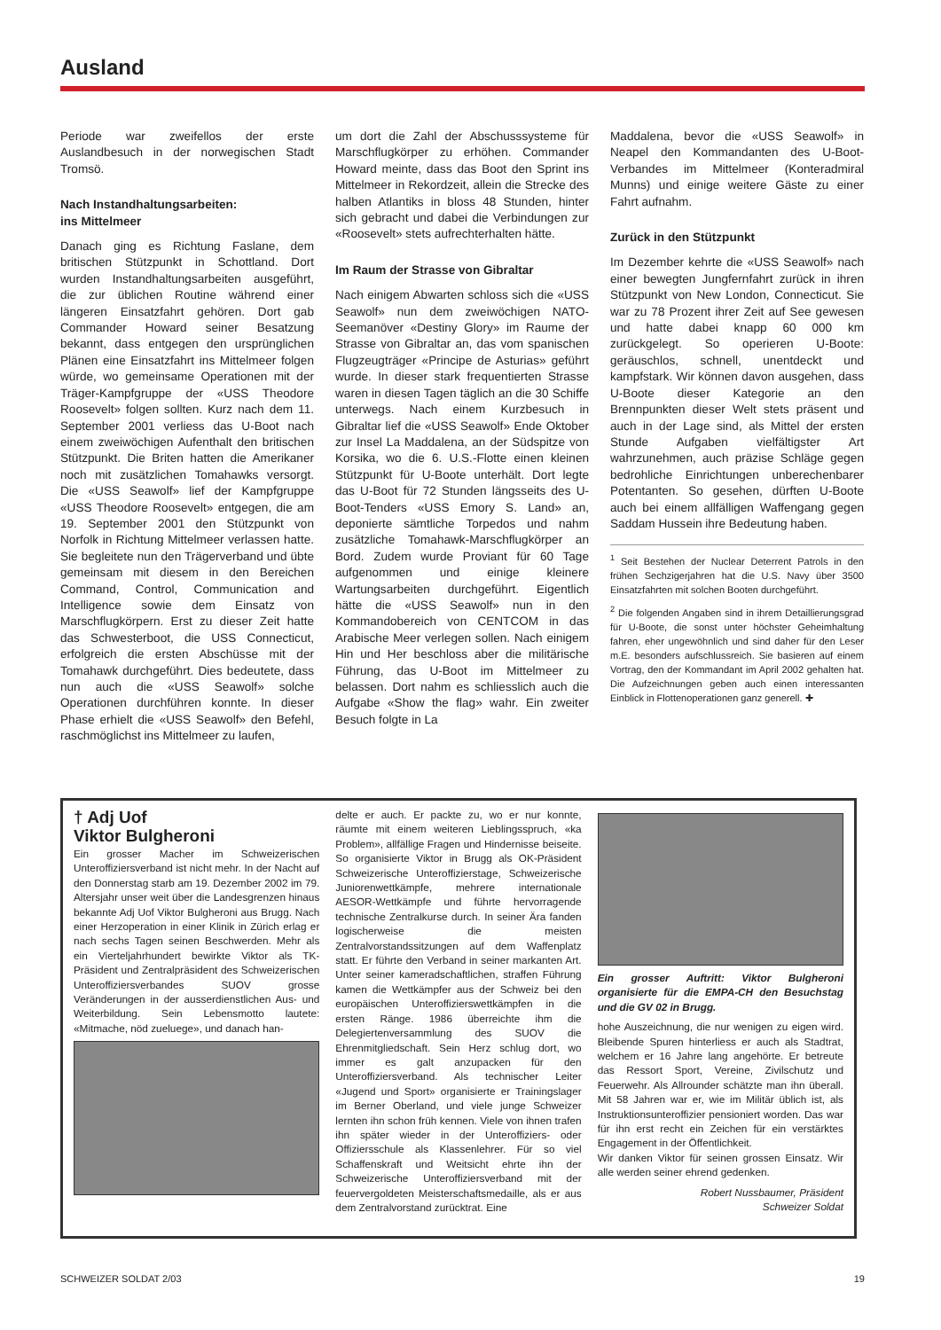Ausland
Periode war zweifellos der erste Auslandbesuch in der norwegischen Stadt Tromsö.
Nach Instandhaltungsarbeiten:
ins Mittelmeer
Danach ging es Richtung Faslane, dem britischen Stützpunkt in Schottland. Dort wurden Instandhaltungsarbeiten ausgeführt, die zur üblichen Routine während einer längeren Einsatzfahrt gehören. Dort gab Commander Howard seiner Besatzung bekannt, dass entgegen den ursprünglichen Plänen eine Einsatzfahrt ins Mittelmeer folgen würde, wo gemeinsame Operationen mit der Träger-Kampfgruppe der «USS Theodore Roosevelt» folgen sollten. Kurz nach dem 11. September 2001 verliess das U-Boot nach einem zweiwöchigen Aufenthalt den britischen Stützpunkt. Die Briten hatten die Amerikaner noch mit zusätzlichen Tomahawks versorgt. Die «USS Seawolf» lief der Kampfgruppe «USS Theodore Roosevelt» entgegen, die am 19. September 2001 den Stützpunkt von Norfolk in Richtung Mittelmeer verlassen hatte. Sie begleitete nun den Trägerverband und übte gemeinsam mit diesem in den Bereichen Command, Control, Communication and Intelligence sowie dem Einsatz von Marschflugkörpern. Erst zu dieser Zeit hatte das Schwesterboot, die USS Connecticut, erfolgreich die ersten Abschüsse mit der Tomahawk durchgeführt. Dies bedeutete, dass nun auch die «USS Seawolf» solche Operationen durchführen konnte. In dieser Phase erhielt die «USS Seawolf» den Befehl, raschmöglichst ins Mittelmeer zu laufen,
um dort die Zahl der Abschusssysteme für Marschflugkörper zu erhöhen. Commander Howard meinte, dass das Boot den Sprint ins Mittelmeer in Rekordzeit, allein die Strecke des halben Atlantiks in bloss 48 Stunden, hinter sich gebracht und dabei die Verbindungen zur «Roosevelt» stets aufrechterhalten hätte.
Im Raum der Strasse von Gibraltar
Nach einigem Abwarten schloss sich die «USS Seawolf» nun dem zweiwöchigen NATO-Seemanöver «Destiny Glory» im Raume der Strasse von Gibraltar an, das vom spanischen Flugzeugträger «Principe de Asturias» geführt wurde. In dieser stark frequentierten Strasse waren in diesen Tagen täglich an die 30 Schiffe unterwegs. Nach einem Kurzbesuch in Gibraltar lief die «USS Seawolf» Ende Oktober zur Insel La Maddalena, an der Südspitze von Korsika, wo die 6. U.S.-Flotte einen kleinen Stützpunkt für U-Boote unterhält. Dort legte das U-Boot für 72 Stunden längsseits des U-Boot-Tenders «USS Emory S. Land» an, deponierte sämtliche Torpedos und nahm zusätzliche Tomahawk-Marschflugkörper an Bord. Zudem wurde Proviant für 60 Tage aufgenommen und einige kleinere Wartungsarbeiten durchgeführt. Eigentlich hätte die «USS Seawolf» nun in den Kommandobereich von CENTCOM in das Arabische Meer verlegen sollen. Nach einigem Hin und Her beschloss aber die militärische Führung, das U-Boot im Mittelmeer zu belassen. Dort nahm es schliesslich auch die Aufgabe «Show the flag» wahr. Ein zweiter Besuch folgte in La
Maddalena, bevor die «USS Seawolf» in Neapel den Kommandanten des U-Boot-Verbandes im Mittelmeer (Konteradmiral Munns) und einige weitere Gäste zu einer Fahrt aufnahm.
Zurück in den Stützpunkt
Im Dezember kehrte die «USS Seawolf» nach einer bewegten Jungfernfahrt zurück in ihren Stützpunkt von New London, Connecticut. Sie war zu 78 Prozent ihrer Zeit auf See gewesen und hatte dabei knapp 60 000 km zurückgelegt. So operieren U-Boote: geräuschlos, schnell, unentdeckt und kampfstark. Wir können davon ausgehen, dass U-Boote dieser Kategorie an den Brennpunkten dieser Welt stets präsent und auch in der Lage sind, als Mittel der ersten Stunde Aufgaben vielfältigster Art wahrzunehmen, auch präzise Schläge gegen bedrohliche Einrichtungen unberechenbarer Potentanten. So gesehen, dürften U-Boote auch bei einem allfälligen Waffengang gegen Saddam Hussein ihre Bedeutung haben.
<sup>1</sup> Seit Bestehen der Nuclear Deterrent Patrols in den frühen Sechzigerjahren hat die U.S. Navy über 3500 Einsatzfahrten mit solchen Booten durchgeführt.
<sup>2</sup> Die folgenden Angaben sind in ihrem Detaillierungsgrad für U-Boote, die sonst unter höchster Geheimhaltung fahren, eher ungewöhnlich und sind daher für den Leser m.E. besonders aufschlussreich. Sie basieren auf einem Vortrag, den der Kommandant im April 2002 gehalten hat. Die Aufzeichnungen geben auch einen interessanten Einblick in Flottenoperationen ganz generell. ✚
† Adj Uof
Viktor Bulgheroni
Ein grosser Macher im Schweizerischen Unteroffiziersverband ist nicht mehr. In der Nacht auf den Donnerstag starb am 19. Dezember 2002 im 79. Altersjahr unser weit über die Landesgrenzen hinaus bekannte Adj Uof Viktor Bulgheroni aus Brugg. Nach einer Herzoperation in einer Klinik in Zürich erlag er nach sechs Tagen seinen Beschwerden. Mehr als ein Vierteljahrhundert bewirkte Viktor als TK-Präsident und Zentralpräsident des Schweizerischen Unteroffiziersverbandes SUOV grosse Veränderungen in der ausserdienstlichen Aus- und Weiterbildung. Sein Lebensmotto lautete: «Mitmache, nöd zueluege», und danach han-
delte er auch. Er packte zu, wo er nur konnte, räumte mit einem weiteren Lieblingsspruch, «ka Problem», allfällige Fragen und Hindernisse beiseite. So organisierte Viktor in Brugg als OK-Präsident Schweizerische Unteroffizierstage, Schweizerische Juniorenwettkämpfe, mehrere internationale AESOR-Wettkämpfe und führte hervorragende technische Zentralkurse durch. In seiner Ära fanden logischerweise die meisten Zentralvorstandssitzungen auf dem Waffenplatz statt. Er führte den Verband in seiner markanten Art. Unter seiner kameradschaftlichen, straffen Führung kamen die Wettkämpfer aus der Schweiz bei den europäischen Unteroffizierswettkämpfen in die ersten Ränge. 1986 überreichte ihm die Delegiertenversammlung des SUOV die Ehrenmitgliedschaft. Sein Herz schlug dort, wo immer es galt anzupacken für den Unteroffiziersverband. Als technischer Leiter «Jugend und Sport» organisierte er Trainingslager im Berner Oberland, und viele junge Schweizer lernten ihn schon früh kennen. Viele von ihnen trafen ihn später wieder in der Unteroffiziers- oder Offiziersschule als Klassenlehrer. Für so viel Schaffenskraft und Weitsicht ehrte ihn der Schweizerische Unteroffiziersverband mit der feuervergoldeten Meisterschaftsmedaille, als er aus dem Zentralvorstand zurücktrat. Eine
Ein grosser Auftritt: Viktor Bulgheroni organisierte für die EMPA-CH den Besuchstag und die GV 02 in Brugg.
hohe Auszeichnung, die nur wenigen zu eigen wird. Bleibende Spuren hinterliess er auch als Stadtrat, welchem er 16 Jahre lang angehörte. Er betreute das Ressort Sport, Vereine, Zivilschutz und Feuerwehr. Als Allrounder schätzte man ihn überall. Mit 58 Jahren war er, wie im Militär üblich ist, als Instruktionsunteroffizier pensioniert worden. Das war für ihn erst recht ein Zeichen für ein verstärktes Engagement in der Öffentlichkeit.
Wir danken Viktor für seinen grossen Einsatz. Wir alle werden seiner ehrend gedenken.
Robert Nussbaumer, Präsident
Schweizer Soldat
SCHWEIZER SOLDAT 2/03 19